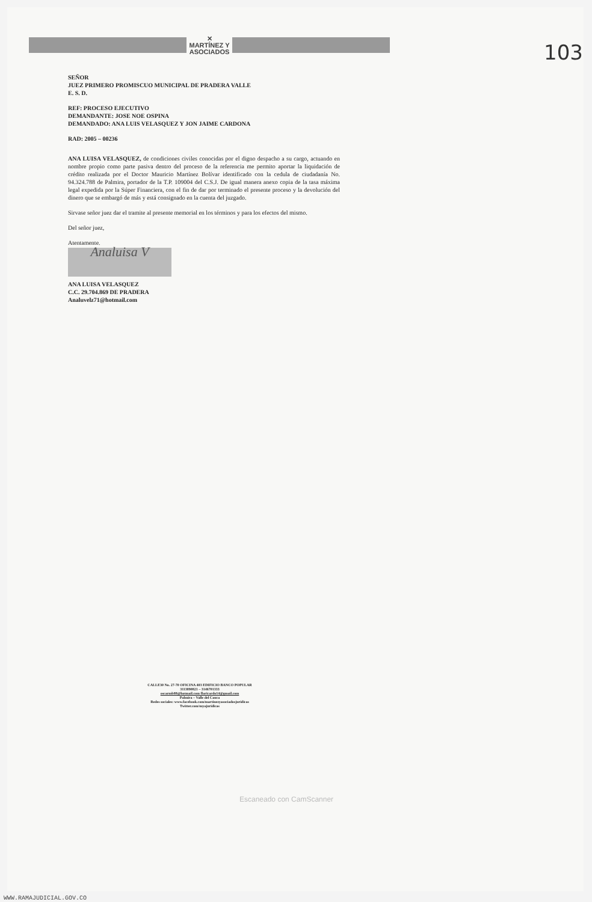✕
MARTÍNEZ Y
ASOCIADOS
103
SEÑOR
JUEZ PRIMERO PROMISCUO MUNICIPAL DE PRADERA VALLE
E. S. D.
REF: PROCESO EJECUTIVO
DEMANDANTE: JOSE NOE OSPINA
DEMANDADO: ANA LUIS VELASQUEZ Y JON JAIME CARDONA
RAD: 2005 – 00236
ANA LUISA VELASQUEZ, de condiciones civiles conocidas por el digno despacho a su cargo, actuando en nombre propio como parte pasiva dentro del proceso de la referencia me permito aportar la liquidación de crédito realizada por el Doctor Mauricio Martínez Bolívar identificado con la cedula de ciudadanía No. 94.324.788 de Palmira, portador de la T.P. 109004 del C.S.J. De igual manera anexo copia de la tasa máxima legal expedida por la Súper Financiera, con el fin de dar por terminado el presente proceso y la devolución del dinero que se embargó de más y está consignado en la cuenta del juzgado.
Sirvase señor juez dar el tramite al presente memorial en los términos y para los efectos del mismo.
Del señor juez,
Atentamente.
Analuisa V
ANA LUISA VELASQUEZ
C.C. 29.704.869 DE PRADERA
Analuvelz71@hotmail.com
CALLE30 No. 27-70 OFICINA 403 EDIFICIO BANCO POPULAR
3113890821 – 3146701333
oscarmb88@hotmail.com flaricardo14@gmail.com
Palmira – Valle del Cauca
Redes sociales: www.facebook.com/martinezyasociadosjuridicas
Twitter.com/myajuridicas
Escaneado con CamScanner
WWW.RAMAJUDICIAL.GOV.CO